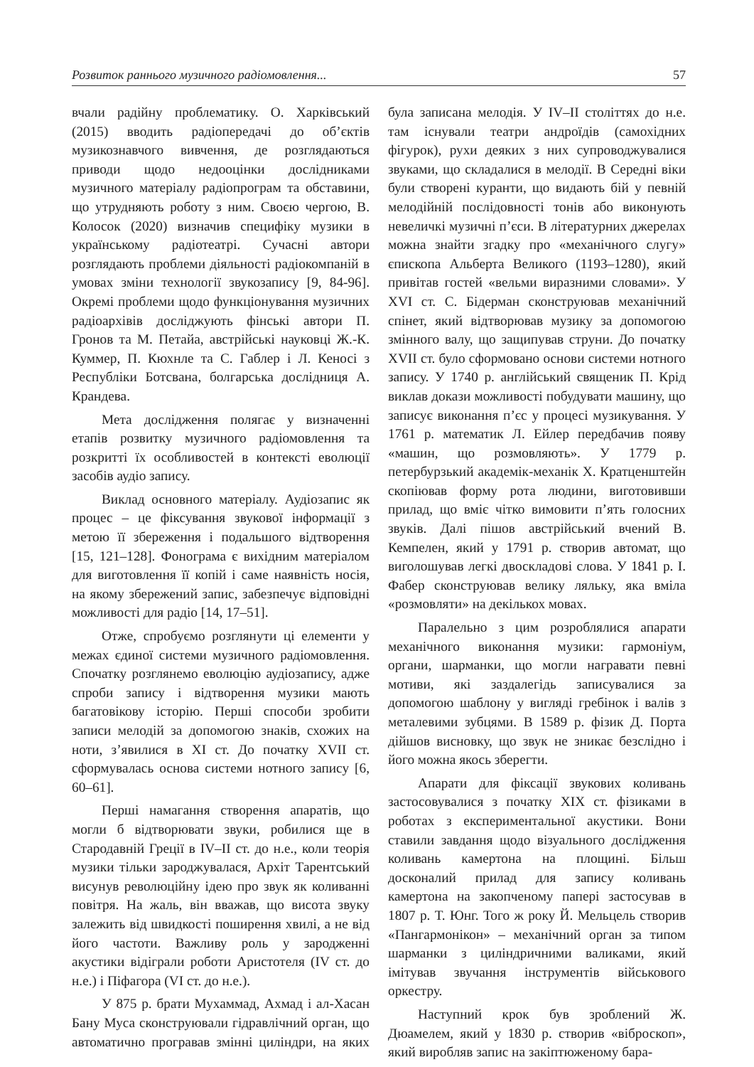Розвиток раннього музичного радіомовлення... 57
вчали радійну проблематику. О. Харківський (2015) вводить радіопередачі до об’єктів музикознавчого вивчення, де розглядаються приводи щодо недооцінки дослідниками музичного матеріалу радіопрограм та обставини, що утрудняють роботу з ним. Своєю чергою, В. Колосок (2020) визначив специфіку музики в українському радіотеатрі. Сучасні автори розглядають проблеми діяльності радіокомпаній в умовах зміни технології звукозапису [9, 84-96]. Окремі проблеми щодо функціонування музичних радіоархівів досліджують фінські автори П. Гронов та М. Петайа, австрійські науковці Ж.-К. Куммер, П. Кюхнле та С. Габлер і Л. Кеносі з Республіки Ботсвана, болгарська дослідниця А. Крандева.
Мета дослідження полягає у визначенні етапів розвитку музичного радіомовлення та розкритті їх особливостей в контексті еволюції засобів аудіо запису.
Виклад основного матеріалу. Аудіозапис як процес – це фіксування звукової інформації з метою її збереження і подальшого відтворення [15, 121–128]. Фонограма є вихідним матеріалом для виготовлення її копій і саме наявність носія, на якому збережений запис, забезпечує відповідні можливості для радіо [14, 17–51].
Отже, спробуємо розглянути ці елементи у межах єдиної системи музичного радіомовлення. Спочатку розглянемо еволюцію аудіозапису, адже спроби запису і відтворення музики мають багатовікову історію. Перші способи зробити записи мелодій за допомогою знаків, схожих на ноти, з’явилися в XI ст. До початку XVII ст. сформувалась основа системи нотного запису [6, 60–61].
Перші намагання створення апаратів, що могли б відтворювати звуки, робилися ще в Стародавній Греції в IV–II ст. до н.е., коли теорія музики тільки зароджувалася, Архіт Тарентський висунув революційну ідею про звук як коливанні повітря. На жаль, він вважав, що висота звуку залежить від швидкості поширення хвилі, а не від його частоти. Важливу роль у зародженні акустики відіграли роботи Аристотеля (IV ст. до н.е.) і Піфагора (VI ст. до н.е.).
У 875 р. брати Мухаммад, Ахмад і ал-Хасан Бану Муса сконструювали гідравлічний орган, що автоматично програвав змінні циліндри, на яких була записана мелодія. У IV–II століттях до н.е. там існували театри андроїдів (самохідних фігурок), рухи деяких з них супроводжувалися звуками, що складалися в мелодії. В Середні віки були створені куранти, що видають бій у певній мелодійній послідовності тонів або виконують невеличкі музичні п’єси. В літературних джерелах можна знайти згадку про «механічного слугу» єпископа Альберта Великого (1193–1280), який привітав гостей «вельми виразними словами». У XVI ст. С. Бідерман сконструював механічний спінет, який відтворював музику за допомогою змінного валу, що защипував струни. До початку XVII ст. було сформовано основи системи нотного запису. У 1740 р. англійський священик П. Крід виклав докази можливості побудувати машину, що записує виконання п’єс у процесі музикування. У 1761 р. математик Л. Ейлер передбачив появу «машин, що розмовляють». У 1779 р. петербурзький академік-механік Х. Кратценштейн скопіював форму рота людини, виготовивши прилад, що вміє чітко вимовити п’ять голосних звуків. Далі пішов австрійський вчений В. Кемпелен, який у 1791 р. створив автомат, що виголошував легкі двоскладові слова. У 1841 р. І. Фабер сконструював велику ляльку, яка вміла «розмовляти» на декількох мовах.
Паралельно з цим розроблялися апарати механічного виконання музики: гармоніум, органи, шарманки, що могли награвати певні мотиви, які заздалегідь записувалися за допомогою шаблону у вигляді гребінок і валів з металевими зубцями. В 1589 р. фізик Д. Порта дійшов висновку, що звук не зникає безслідно і його можна якось зберегти.
Апарати для фіксації звукових коливань застосовувалися з початку XIX ст. фізиками в роботах з експериментальної акустики. Вони ставили завдання щодо візуального дослідження коливань камертона на площині. Більш досконалий прилад для запису коливань камертона на закопченому папері застосував в 1807 р. Т. Юнг. Того ж року Й. Мельцель створив «Пангармонікон» – механічний орган за типом шарманки з циліндричними валиками, який імітував звучання інструментів військового оркестру.
Наступний крок був зроблений Ж. Дюамелем, який у 1830 р. створив «віброскоп», який виробляв запис на закіптюженому бара-